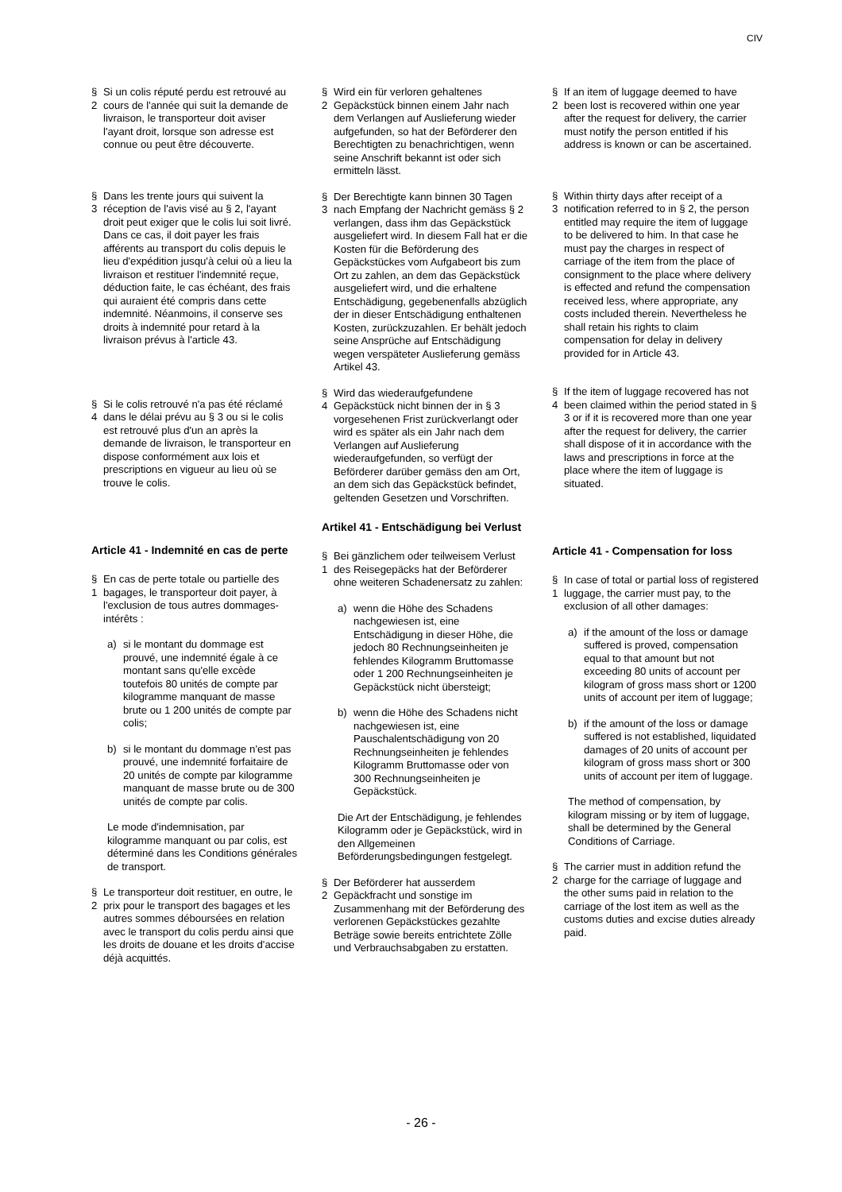CIV
§ 2 Si un colis réputé perdu est retrouvé au cours de l'année qui suit la demande de livraison, le transporteur doit aviser l'ayant droit, lorsque son adresse est connue ou peut être découverte.
§ 3 Dans les trente jours qui suivent la réception de l'avis visé au § 2, l'ayant droit peut exiger que le colis lui soit livré. Dans ce cas, il doit payer les frais afférents au transport du colis depuis le lieu d'expédition jusqu'à celui où a lieu la livraison et restituer l'indemnité reçue, déduction faite, le cas échéant, des frais qui auraient été compris dans cette indemnité. Néanmoins, il conserve ses droits à indemnité pour retard à la livraison prévus à l'article 43.
§ 4 Si le colis retrouvé n'a pas été réclamé dans le délai prévu au § 3 ou si le colis est retrouvé plus d'un an après la demande de livraison, le transporteur en dispose conformément aux lois et prescriptions en vigueur au lieu où se trouve le colis.
Article 41 - Indemnité en cas de perte
§ 1 En cas de perte totale ou partielle des bagages, le transporteur doit payer, à l'exclusion de tous autres dommages-intérêts :
a) si le montant du dommage est prouvé, une indemnité égale à ce montant sans qu'elle excède toutefois 80 unités de compte par kilogramme manquant de masse brute ou 1 200 unités de compte par colis;
b) si le montant du dommage n'est pas prouvé, une indemnité forfaitaire de 20 unités de compte par kilogramme manquant de masse brute ou de 300 unités de compte par colis.
Le mode d'indemnisation, par kilogramme manquant ou par colis, est déterminé dans les Conditions générales de transport.
§ 2 Le transporteur doit restituer, en outre, le prix pour le transport des bagages et les autres sommes déboursées en relation avec le transport du colis perdu ainsi que les droits de douane et les droits d'accise déjà acquittés.
§ 2 Wird ein für verloren gehaltenes Gepäckstück binnen einem Jahr nach dem Verlangen auf Auslieferung wieder aufgefunden, so hat der Beförderer den Berechtigten zu benachrichtigen, wenn seine Anschrift bekannt ist oder sich ermitteln lässt.
§ 3 Der Berechtigte kann binnen 30 Tagen nach Empfang der Nachricht gemäss § 2 verlangen, dass ihm das Gepäckstück ausgeliefert wird. In diesem Fall hat er die Kosten für die Beförderung des Gepäckstückes vom Aufgabeort bis zum Ort zu zahlen, an dem das Gepäckstück ausgeliefert wird, und die erhaltene Entschädigung, gegebenenfalls abzüglich der in dieser Entschädigung enthaltenen Kosten, zurückzuzahlen. Er behält jedoch seine Ansprüche auf Entschädigung wegen verspäteter Auslieferung gemäss Artikel 43.
§ 4 Wird das wiederaufgefundene Gepäckstück nicht binnen der in § 3 vorgesehenen Frist zurückverlangt oder wird es später als ein Jahr nach dem Verlangen auf Auslieferung wiederaufgefunden, so verfügt der Beförderer darüber gemäss den am Ort, an dem sich das Gepäckstück befindet, geltenden Gesetzen und Vorschriften.
Artikel 41 - Entschädigung bei Verlust
§ 1 Bei gänzlichem oder teilweisem Verlust des Reisegepäcks hat der Beförderer ohne weiteren Schadenersatz zu zahlen:
a) wenn die Höhe des Schadens nachgewiesen ist, eine Entschädigung in dieser Höhe, die jedoch 80 Rechnungseinheiten je fehlendes Kilogramm Bruttomasse oder 1 200 Rechnungseinheiten je Gepäckstück nicht übersteigt;
b) wenn die Höhe des Schadens nicht nachgewiesen ist, eine Pauschalentschädigung von 20 Rechnungseinheiten je fehlendes Kilogramm Bruttomasse oder von 300 Rechnungseinheiten je Gepäckstück.
Die Art der Entschädigung, je fehlendes Kilogramm oder je Gepäckstück, wird in den Allgemeinen Beförderungsbedingungen festgelegt.
§ 2 Der Beförderer hat ausserdem Gepäckfracht und sonstige im Zusammenhang mit der Beförderung des verlorenen Gepäckstückes gezahlte Beträge sowie bereits entrichtete Zölle und Verbrauchsabgaben zu erstatten.
§ 2 If an item of luggage deemed to have been lost is recovered within one year after the request for delivery, the carrier must notify the person entitled if his address is known or can be ascertained.
§ 3 Within thirty days after receipt of a notification referred to in § 2, the person entitled may require the item of luggage to be delivered to him. In that case he must pay the charges in respect of carriage of the item from the place of consignment to the place where delivery is effected and refund the compensation received less, where appropriate, any costs included therein. Nevertheless he shall retain his rights to claim compensation for delay in delivery provided for in Article 43.
§ 4 If the item of luggage recovered has not been claimed within the period stated in § 3 or if it is recovered more than one year after the request for delivery, the carrier shall dispose of it in accordance with the laws and prescriptions in force at the place where the item of luggage is situated.
Article 41 - Compensation for loss
§ 1 In case of total or partial loss of registered luggage, the carrier must pay, to the exclusion of all other damages:
a) if the amount of the loss or damage suffered is proved, compensation equal to that amount but not exceeding 80 units of account per kilogram of gross mass short or 1200 units of account per item of luggage;
b) if the amount of the loss or damage suffered is not established, liquidated damages of 20 units of account per kilogram of gross mass short or 300 units of account per item of luggage.
The method of compensation, by kilogram missing or by item of luggage, shall be determined by the General Conditions of Carriage.
§ 2 The carrier must in addition refund the charge for the carriage of luggage and the other sums paid in relation to the carriage of the lost item as well as the customs duties and excise duties already paid.
- 26 -